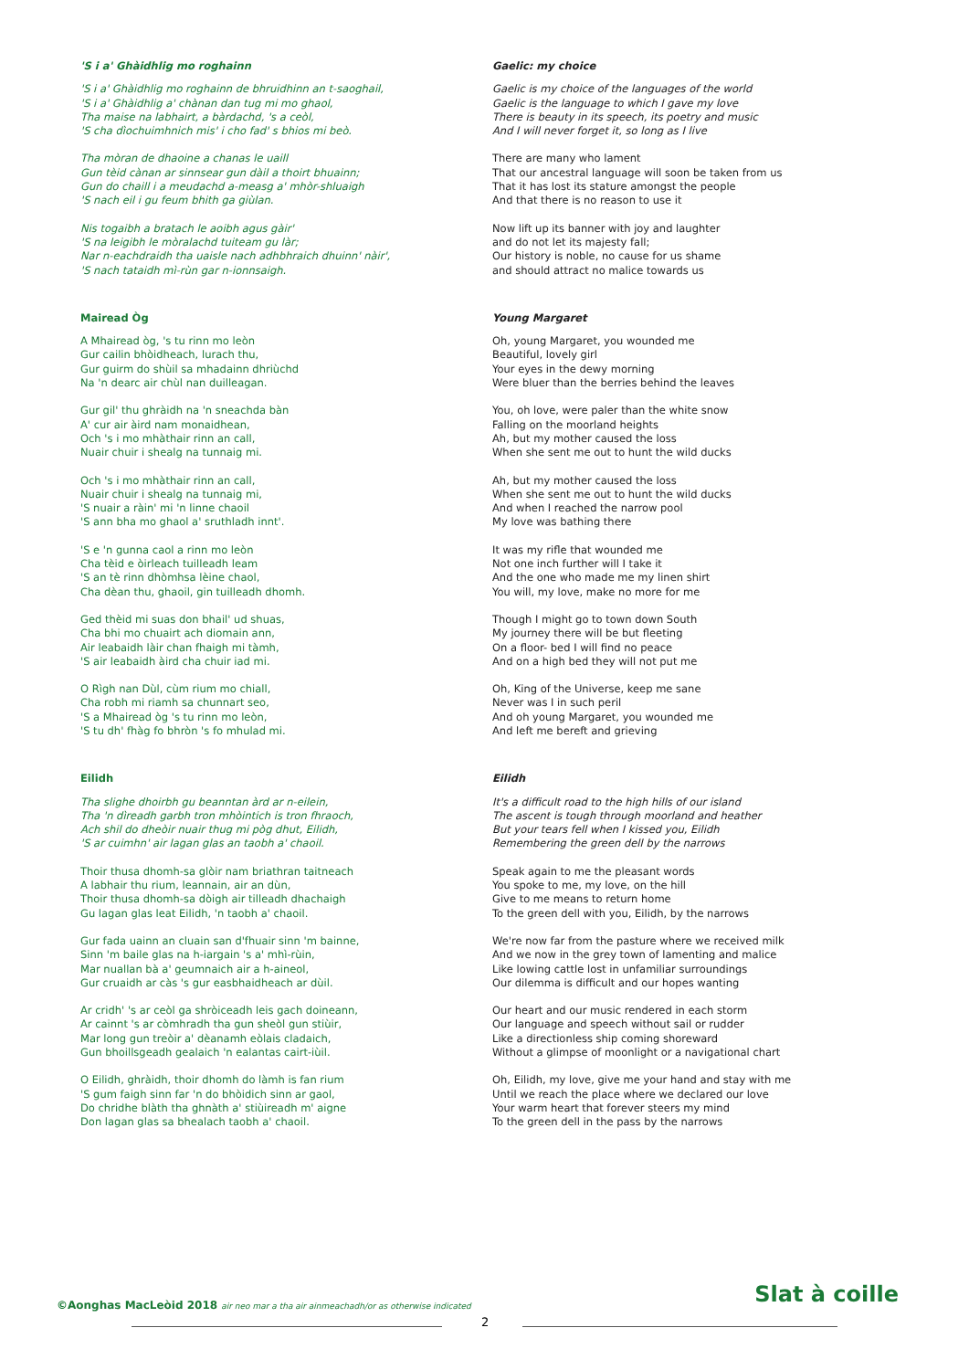'S i a' Ghàidhlig mo roghainn
'S i a' Ghàidhlig mo roghainn de bhruidhinn an t-saoghail,
'S i a' Ghàidhlig a' chànan dan tug mi mo ghaol,
Tha maise na labhairt, a bàrdachd, 's a ceòl,
'S cha dìochuimhnich mis' i cho fad' s bhios mi beò.
Tha mòran de dhaoine a chanas le uaill
Gun tèid cànan ar sinnsear gun dàil a thoirt bhuainn;
Gun do chaill i a meudachd a-measg a' mhòr-shluaigh
'S nach eil i gu feum bhith ga giùlan.
Nis togaibh a bratach le aoibh agus gàir'
'S na leigibh le mòralachd tuiteam gu làr;
Nar n-eachdraidh tha uaisle nach adhbhraich dhuinn' nàir',
'S nach tataidh mì-rùn gar n-ionnsaigh.
Gaelic: my choice
Gaelic is my choice of the languages of the world
Gaelic is the language to which I gave my love
There is beauty in its speech, its poetry and music
And I will never forget it, so long as I live
There are many who lament
That our ancestral language will soon be taken from us
That it has lost its stature amongst the people
And that there is no reason to use it
Now lift up its banner with joy and laughter
and do not let its majesty fall;
Our history is noble, no cause for us shame
and should attract no malice towards us
Mairead Òg
A Mhairead òg, 's tu rinn mo leòn
Gur cailin bhòidheach, lurach thu,
Gur guirm do shùil sa mhadainn dhriùchd
Na 'n dearc air chùl nan duilleagan.
Gur gil' thu ghràidh na 'n sneachda bàn
A' cur air àird nam monaidhean,
Och 's i mo mhàthair rinn an call,
Nuair chuir i shealg na tunnaig mi.
Och 's i mo mhàthair rinn an call,
Nuair chuir i shealg na tunnaig mi,
'S nuair a ràin' mi 'n linne chaoil
'S ann bha mo ghaol a' sruthladh innt'.
'S e 'n gunna caol a rinn mo leòn
Cha tèid e òirleach tuilleadh leam
'S an tè rinn dhòmhsa lèine chaol,
Cha dèan thu, ghaoil, gin tuilleadh dhomh.
Ged thèid mi suas don bhail' ud shuas,
Cha bhi mo chuairt ach diomain ann,
Air leabaidh làir chan fhaigh mi tàmh,
'S air leabaidh àird cha chuir iad mi.
O Rìgh nan Dùl, cùm rium mo chiall,
Cha robh mi riamh sa chunnart seo,
'S a Mhairead òg 's tu rinn mo leòn,
'S tu dh' fhàg fo bhròn 's fo mhulad mi.
Young Margaret
Oh, young Margaret, you wounded me
Beautiful, lovely girl
Your eyes in the dewy morning
Were bluer than the berries behind the leaves
You, oh love, were paler than the white snow
Falling on the moorland heights
Ah, but my mother caused the loss
When she sent me out to hunt the wild ducks
Ah, but my mother caused the loss
When she sent me out to hunt the wild ducks
And when I reached the narrow pool
My love was bathing there
It was my rifle that wounded me
Not one inch further will I take it
And the one who made me my linen shirt
You will, my love, make no more for me
Though I might go to town down South
My journey there will be but fleeting
On a floor- bed I will find no peace
And on a high bed they will not put me
Oh, King of the Universe, keep me sane
Never was I in such peril
And oh young Margaret, you wounded me
And left me bereft and grieving
Eilidh
Tha slighe dhoirbh gu beanntan àrd ar n-eilein,
Tha 'n dìreadh garbh tron mhòintich is tron fhraoch,
Ach shil do dheòir nuair thug mi pòg dhut, Eilidh,
'S ar cuimhn' air lagan glas an taobh a' chaoil.
Thoir thusa dhomh-sa glòir nam briathran taitneach
A labhair thu rium, leannain, air an dùn,
Thoir thusa dhomh-sa dòigh air tilleadh dhachaigh
Gu lagan glas leat Eilidh, 'n taobh a' chaoil.
Gur fada uainn an cluain san d'fhuair sinn 'm bainne,
Sinn 'm baile glas na h-iargain 's a' mhì-rùin,
Mar nuallan bà a' geumnaich air a h-aineol,
Gur cruaidh ar càs 's gur easbhaidheach ar dùil.
Ar cridh' 's ar ceòl ga shròiceadh leis gach doineann,
Ar cainnt 's ar còmhradh tha gun sheòl gun stiùir,
Mar long gun treòir a' dèanamh eòlais cladaich,
Gun bhoillsgeadh gealaich 'n ealantas cairt-iùil.
O Eilidh, ghràidh, thoir dhomh do làmh is fan rium
'S gum faigh sinn far 'n do bhòidich sinn ar gaol,
Do chridhe blàth tha ghnàth a' stiùireadh m' aigne
Don lagan glas sa bhealach taobh a' chaoil.
Eilidh
It's a difficult road to the high hills of our island
The ascent is tough through moorland and heather
But your tears fell when I kissed you, Eilidh
Remembering the green dell by the narrows
Speak again to me the pleasant words
You spoke to me, my love, on the hill
Give to me means to return home
To the green dell with you, Eilidh, by the narrows
We're now far from the pasture where we received milk
And we now in the grey town of lamenting and malice
Like lowing cattle lost in unfamiliar surroundings
Our dilemma is difficult and our hopes wanting
Our heart and our music rendered in each storm
Our language and speech without sail or rudder
Like a directionless ship coming shoreward
Without a glimpse of moonlight or a navigational chart
Oh, Eilidh, my love, give me your hand and stay with me
Until we reach the place where we declared our love
Your warm heart that forever steers my mind
To the green dell in the pass by the narrows
©Aonghas MacLeòid 2018 air neo mar a tha air ainmeachadh/or as otherwise indicated
Slat à coille
2